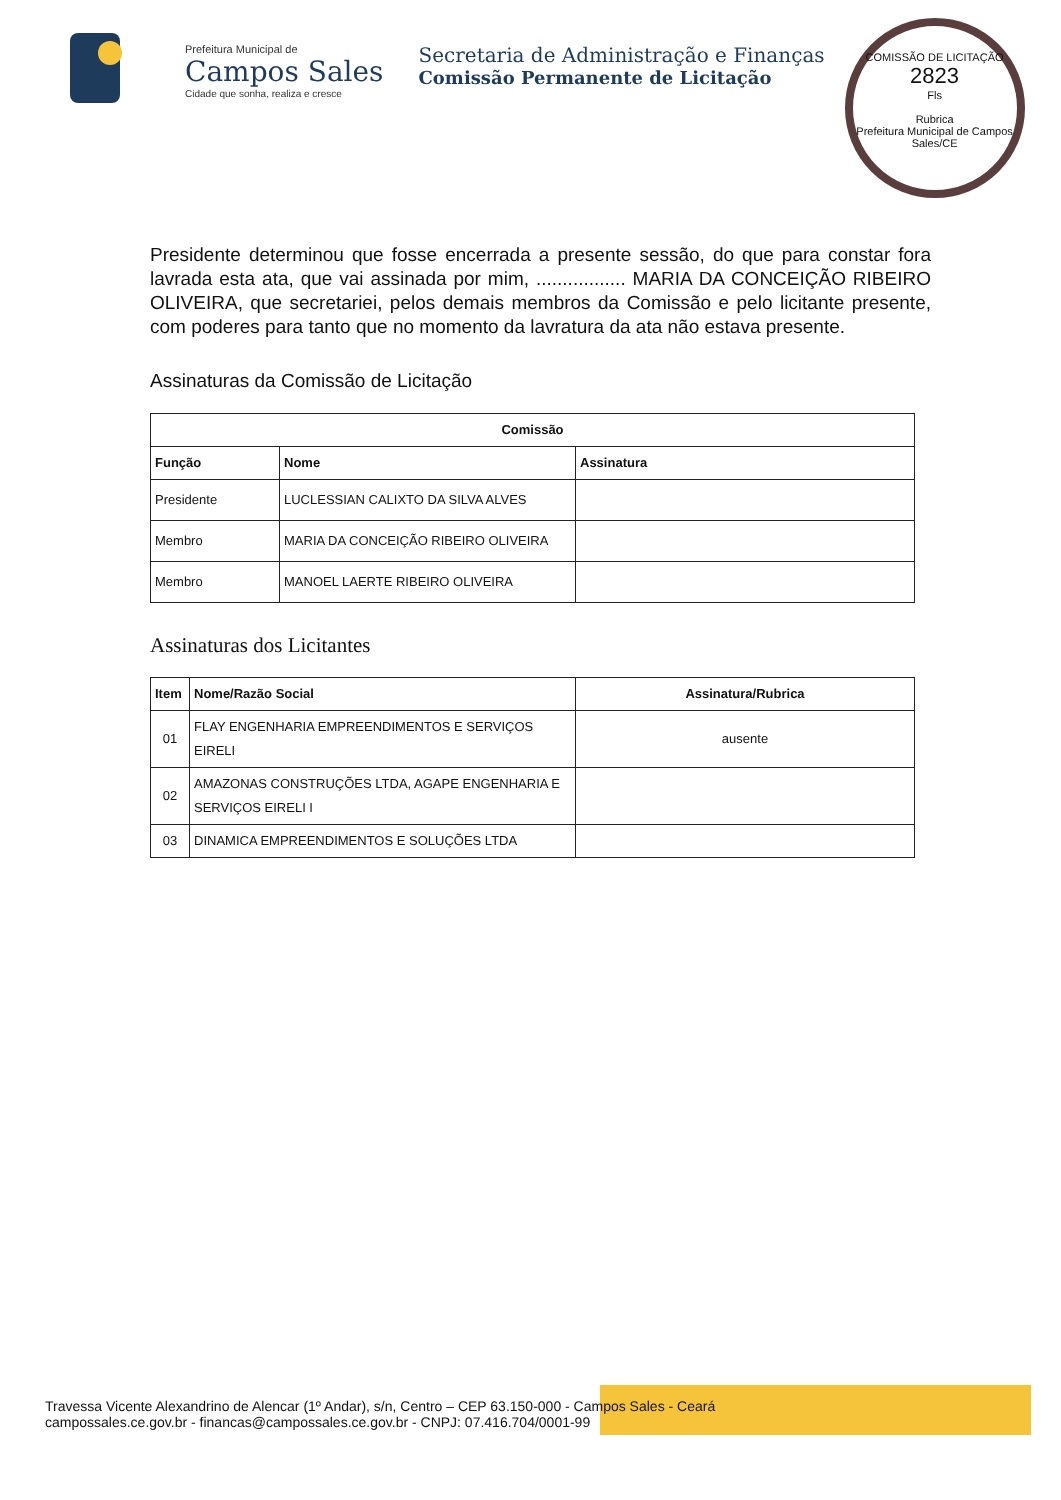Prefeitura Municipal de
Campos Sales
Cidade que sonha, realiza e cresce
Secretaria de Administração e Finanças
Comissão Permanente de Licitação
COMISSÃO DE LICITAÇÃO
2823
Fls
Rubrica
Prefeitura Municipal de Campos Sales/CE
Presidente determinou que fosse encerrada a presente sessão, do que para constar fora lavrada esta ata, que vai assinada por mim, ................. MARIA DA CONCEIÇÃO RIBEIRO OLIVEIRA, que secretariei, pelos demais membros da Comissão e pelo licitante presente, com poderes para tanto que no momento da lavratura da ata não estava presente.
Assinaturas da Comissão de Licitação
| Comissão | | |
| --- | --- | --- |
| Função | Nome | Assinatura |
| Presidente | LUCLESSIAN CALIXTO DA SILVA ALVES | |
| Membro | MARIA DA CONCEIÇÃO RIBEIRO OLIVEIRA | |
| Membro | MANOEL LAERTE RIBEIRO OLIVEIRA | |
Assinaturas dos Licitantes
| Item | Nome/Razão Social | Assinatura/Rubrica |
| --- | --- | --- |
| 01 | FLAY ENGENHARIA EMPREENDIMENTOS E SERVIÇOS EIRELI | ausente |
| 02 | AMAZONAS CONSTRUÇÕES LTDA, AGAPE ENGENHARIA E SERVIÇOS EIRELI I | |
| 03 | DINAMICA EMPREENDIMENTOS E SOLUÇÕES LTDA | |
Travessa Vicente Alexandrino de Alencar (1º Andar), s/n, Centro – CEP 63.150-000 - Campos Sales - Ceará
campossales.ce.gov.br - financas@campossales.ce.gov.br - CNPJ: 07.416.704/0001-99